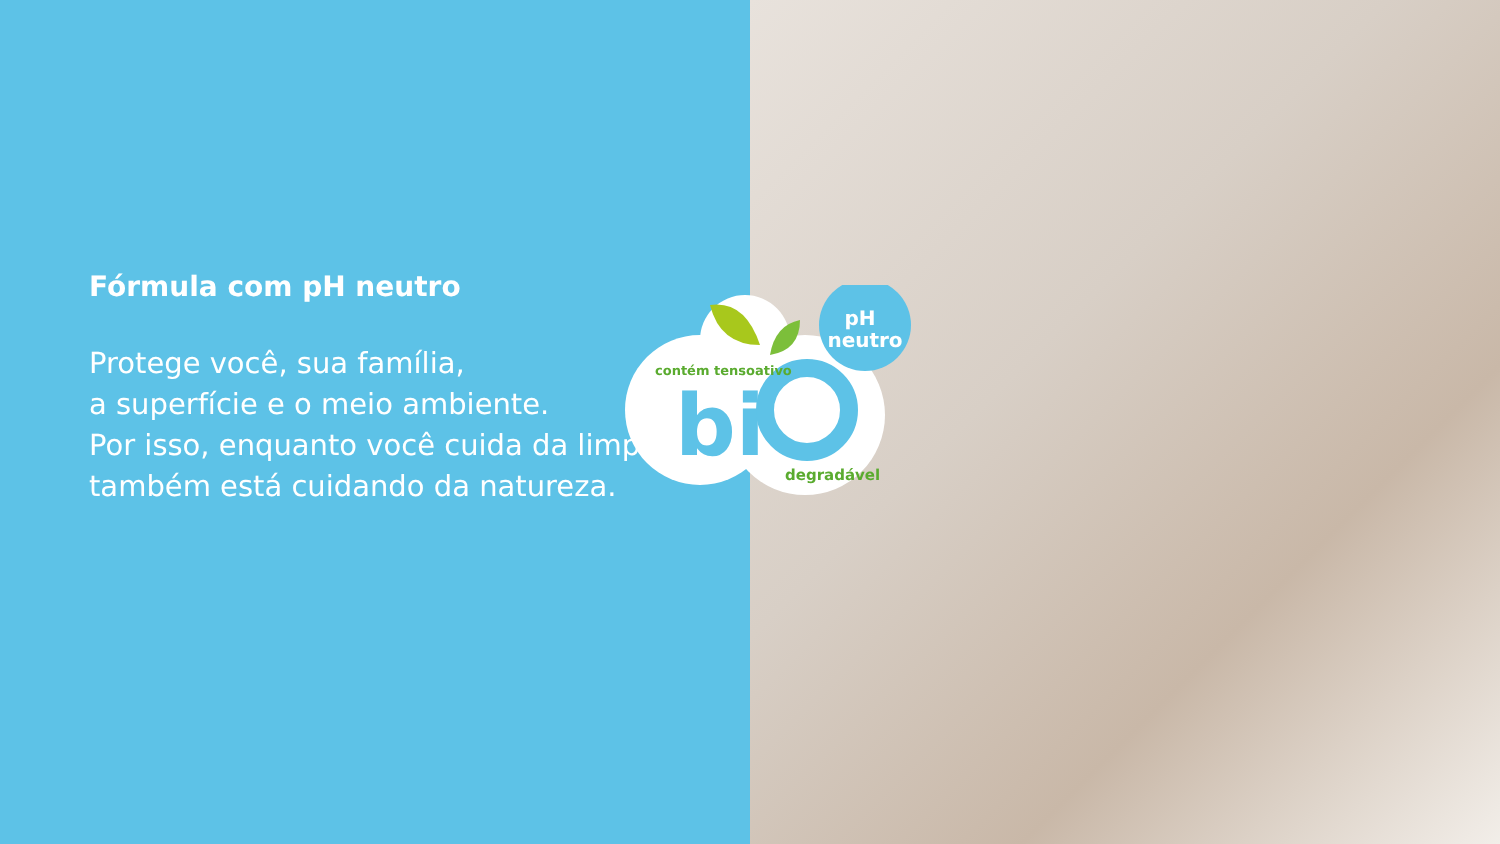Fórmula com pH neutro
Protege você, sua família,
a superfície e o meio ambiente.
Por isso, enquanto você cuida da limpeza, também está cuidando da natureza.
pH
neutro
bi
contém tensoativo
degradável